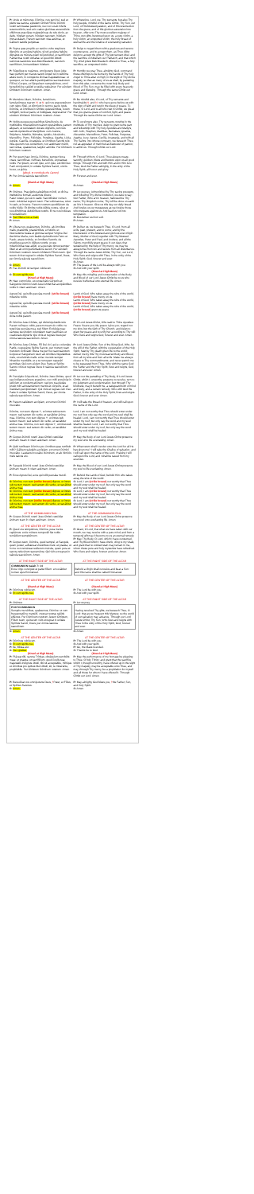| P: Unde et mémores, Dómine, nos servi tui, sed et plebs tua sancta, ejúsdem Christi Fílii tui Dómini nostri tam beátæ passiónis, nec non et ab ínferis resurrectiónis, sed et in cælos gloriósæ ascensiónis: offérimus præcláræ majestáti tuæ de tuis donis, ac datis, hóstiam puram, hóstiam sanctam, hóstiam immaculátam, Panem sanctum vitæ ætérnæ, et Cálicem salútis perpétuæ. | P: Wherefore, Lord, we, Thy servants, but also Thy holy people, mindful of the same Christ, Thy Son, our Lord, of His blessed passion, and of His resurrection from the grave, and of His glorious ascension into heaven, offer unto Thy most excellent majesty of Thine own gifts, bestowed upon us, a pure victim, a holy victim, an unspotted victim, the holy Bread of eternal life and the Chalice of everlasting salvation. |
| P: Supra quæ propítio ac seréno vultu respícere dignéris; et accépta habére, sícuti accépta habére dignátus es múnera púeri tui justi Abel, et sacrifícium Patriárchæ nostri Ábrahæ: et quod tibi óbtulit summus sacérdos tuus Melchísedech, sanctum sacrifícium, immaculátam hóstiam. | P: Deign to regard them with a gracious and serene countenance, and to accept them, as Thou didst deign to accept the gifts of Thy just servant Abel, and the sacrifice of Abraham our Patriarch, and that which Thy chief priest Melchisedech offered to Thee, a holy sacrifice, an unspotted victim. |
| P: Súpplices te rogámus, omnípotens Deus: jube hæc perférri per manus sancti Ángeli tui in sublíme altáre tuum, in conspéctu divínæ majestátis tuæ: ut quotquot, ex hac altáris participatióne sacrosánctum Fílii tui, Corpus, et Sánguinem sumpsérimus, omni benedictióne cælésti et grátia repleámur. Per eúndem Christum Dóminum nostrum. Amen. | P: Humbly we pray Thee, almighty God, command these offerings to be borne by the hands of Thy holy Angel to Thine altar on high, in the sight of Thy divine majesty, so that as many of us as shall, by partaking from this altar, consume the most holy Body and Blood of Thy Son, may be filled with every heavenly grace and blessing. Through the same Christ our Lord. Amen. |
| P: Meménto étiam, Dómine, famulórum, famularúmque tuarum N. et N. qui nos præcessérunt cum signo fídei, et dórmiunt in somno pacis. Ipsis, Dómine, et ómnibus in Christo quiescéntibus, locum refrigérii, lucis et pacis, ut indúlgeas, deprecámur. Per eúndem Christum Dóminum nostrum. Amen. | P: Be mindful also, O Lord, of Thy servants and handmaids N. and N. who have gone before us with the sign of faith and rest in the sleep of peace. To these, O Lord, and to all who rest in Christ, we plead that you grant a place of comfort, light, and peace. Through the same Christ our Lord. Amen. |
| P: Nobis quoque peccatóribus fámulis tuis, de multitúdine miseratiónum tuárum sperántibus, partem áliquam, et societátem donáre dignéris, cum tuis sanctis Apóstolis et Martýribus: cum Joánne, Stéphano, Matthía, Bárnaba, Ignátio, Alexándro, Marcellíno, Petro, Felicitáte, Perpétua, Ágatha, Lúcia, Agnéte, Cæcília, Anastásia, et ómnibus Sanctis tuis: intra quorum nos consórtium, non æstimátor mériti, sed véniæ, quǽsumus, largítor admítte. Per Christum Dóminum nostrum. | P: To us sinners also, Thy servants, trusting in the multitude of Thy mercies, deign to grant some part and fellowship with Thy holy Apostles and Martyrs, with John, Stephen, Matthias, Barnabas, Ignatius, Alexander, Marcellinus, Peter, Felicitas, Perpetua, Agatha, Lucy, Agnes, Cecilia, Anastasia, and with all Thy Saints, into whose company, we beseech Thee, not as appraiser of merit but as bestower of pardon, to admit us. Through Christ our Lord. |
| P: Per quem hæc ómnia, Dómine, semper bona creas, sanctíficas, vivíficas, benedícis, et præstas nobis. Per ipsum, et cum ipso, et in ipso, est tibi Deo Patri omnipoténti, in unitáte Spíritus Sancti, omnis honor, et glória. (aloud, to conclude the Canon) P: Per ómnia sǽcula sæculórum. | P: Through Whom, O Lord, Thou always create, sanctify, quicken, bless and bestow upon us all good things. Through Him and with Him and in Him is to Thee, God the Father almighty, in the unity of the Holy Spirit, all honor and glory. P: Forever and ever. |
| (Stand at High Mass) S: Amen. | (Stand at High Mass) S: Amen. |
| P: Orémus. Præcéptis salutáribus móniti, et divína institutióne formáti, audémus dícere: Pater noster, qui es in cælis: Sanctificétur nomen tuum: Advéniat regnum tuum: Fiat volúntas tua, sicut in cælo, et in terra. Panem nostrum quotidiánum da nobis hódie: Et dimítte nobis débita nostra, sicut et nos dimíttimus debitóribus nostris. Et ne nos indúcas in tentatiónem: S: Sed líbera nos a malo. P: Amen | P: Let us pray: Admonished by Thy saving precepts, and following Thy divine institution, we dare to say: Our Father, Who art in heaven, hallowed be Thy name; Thy kingdom come; Thy will be done on earth as it is in heaven. Give us this day our daily bread. And forgive us our trespasses as we forgive those who trespass against us. And lead us not into temptation. S: But deliver us from evil. P: Amen. |
| P: Líbera nos, quǽsumus, Dómine, ab ómnibus malis, prætéritis, præséntibus, et futúris: et intercedénte beáta et gloriósa semper Vírgine Dei Genitríce María, cum beátis Apóstolis tuis Petro et Paulo, atque Andréa, et ómnibus Sanctis, da propítius pacem in diébus nostris: ut ope misericórdiæ tuæ adjúti, et a peccáto simus semper líberi et ab omni perturbatióne secúri. Per eúndem Dóminum nostrum Jesum Christum Fílium tuum. Qui tecum vivit et regnat in unitáte Spíritus Sancti, Deus, per ómnia sǽcula sæculórum. S: Amen. P: Pax Dómini sit semper vobíscum. S: Et cum spíritu tuo. (Kneel at High Mass) P: Hæc commíxtio, et consecrátio Córporis et Sánguinis Dómini nostri Jesu Christi fiat accipiéntibus nobis in vitam ætérnam. Amen. | P: Deliver us, we beseech Thee, O Lord, from all evils, past, present, and to come; and by the intercession of the blessed and glorious ever-Virgin Mary, Mother of God, together with Thy blessed Apostles, Peter and Paul, and Andrew, and all the Saints, mercifully grant peace in our days, that sustained by the help of Thy mercy, we may be always free from sin and secure from all disturbance. Through the same Jesus Christ, Thy Son, our Lord, Who lives and reigns with Thee, in the unity of the Holy Spirit, God, forever and ever. S: Amen. P: The peace of the Lord be always with you. S: And with your spirit. (Kneel at High Mass) P: May this mingling and consecration of the Body and Blood of our Lord Jesus Christ be to us who receive it effectual unto eternal life. Amen. |
| Agnus Dei, qui tollis peccáta mundi: (strike breast) miserére nobis. Agnus Dei, qui tollis peccáta mundi: (strike breast) miserére nobis. Agnus Dei, qui tollis peccáta mundi: (strike breast) dona nobis pacem. | Lamb of God, Who takes away the sins of the world, (strike breast) have mercy on us. Lamb of God, Who takes away the sins of the world, (strike breast) have mercy on us. Lamb of God, Who takes away the sins of the world, (strike breast) grant us peace. |
| P: Dómine Jesu Christe, qui dixísti Apóstolis tuis: Pacem relínquo vobis, pacem meam do vobis: ne respícias peccáta mea, sed fidem Ecclésiæ tuæ: eámque secúndum voluntátem tuam pacificáre et coadunáre dignéris: Qui vivis et regnas Deus per ómnia sǽcula sæculórum. Amen. | P: O Lord Jesus Christ, Who said to Thine Apostles: Peace I leave you, My peace I give you; regard not my sins, but the faith of Thy Church, and deign to grant her peace and to unify her according to Thy will: Who lives and reigns God, forever and ever. Amen. |
| P: Dómine Jesu Christe, Fili Dei vivi, qui ex voluntáte Patris, cooperánte Spíritu Sancto, per mortem tuam mundum vivificásti: líbera me per hoc sacrosánctum Corpus et Sánguinem tuum ab ómnibus iniquitátibus meis, et univérsis malis: et fac me tuis semper inhærére mandátis, et a te numquam separári permíttas: Qui cum eódem Deo Patre et Spíritu Sancto vivis et regnas Deus in sǽcula sæculórum. Amen. | P: Lord Jesus Christ, Son of the living God, Who, by the will of the Father, with the cooperation of the Holy Spirit, hast by Thy death given life to the world; deliver me by this Thy most sacred Body and Blood, from all my sins and from all evils. Make me always cleave to Thy commandments, and never permit me to be separated from Thee, Who with the same God the Father and the Holy Spirit, lives and reigns, God, forever and ever. Amen. |
| P: Percéptio Córporis tui, Dómine Jesu Christe, quod ego indígnus súmere præsúmo, non mihi provéniat in judícium et condemnatiónem: sed pro tua pietáte prosit mihi ad tutaméntum mentis et córporis, et ad medélam percipiéndam: Qui vivis et regnas cum Deo Patre in unitáte Spíritus Sancti, Deus, per ómnia sǽcula sæculórum. Amen. | P: Let not the partaking of Thy Body, O Lord Jesus Christ, which I, unworthy, presume to receive, turn to my judgment and condemnation; but through Thy kindness, may it benefit me, a safeguard both of mind and body, and a certain remedy. Who with God the Father, in the unity of the Holy Spirit, lives and reigns God, forever and ever. Amen. |
| P: Panem cæléstem accípiam, et nomen Dómini invocábo. Dómine, non sum dignus ♱, ut intres sub tectum meum: sed tantum dic verbo, et sanábitur ánima mea. Dómine, non sum dignus ♱, ut intres sub tectum meum: sed tantum dic verbo, et sanábitur ánima mea. Dómine, non sum dignus ♱, ut intres sub tectum meum: sed tantum dic verbo, et sanábitur ánima mea. | P: I will take the Bread of heaven, and will call upon the name of the Lord. Lord, I am not worthy that Thou should enter under my roof; but only say the word and my soul shall be healed. Lord, I am not worthy that Thou should enter under my roof; but only say the word and my soul shall be healed. Lord, I am not worthy that Thou should enter under my roof; but only say the word and my soul shall be healed. |
| P: Corpus Dómini nostri Jesu Christi custódiat ánimam meam in vitam ætérnam. Amen. | P: May the Body of our Lord Jesus Christ preserve my soul unto life everlasting. Amen. |
| P: Quid retríbuam Dómino pro ómnibus quæ retríbuit mihi? Cálicem salutáris accípiam, et nomen Dómini invocábo. Laudans invocábo Dóminum, et ab inimícis meis salvus ero. | P: What return shall I render unto the Lord for all He has given me? I will take the Chalice of salvation, and I will call upon the name of the Lord. Praising I will call upon the Lord, and I shall be saved from my enemies. |
| P: Sanguis Dómini nostri Jesu Christi custódiat ánimam meam in vitam ætérnam. Amen. | P: May the Blood of our Lord Jesus Christ preserve my soul to life everlasting. Amen. |
| P: Ecce Agnus Dei, ecce qui tollit peccáta mundi. S: Dómine, non sum (strike breast) dignus, ut intres sub tectum meum: sed tantum dic verbo, et sanábitur ánima mea. S: Dómine, non sum (strike breast) dignus, ut intres sub tectum meum: sed tantum dic verbo, et sanábitur ánima mea. S: Dómine, non sum (strike breast) dignus, ut intres sub tectum meum: sed tantum dic verbo, et sanábitur ánima mea. | P: Behold the Lamb of God, behold Him who takes away the sins of the world. S: Lord, I am (strike breast) not worthy that Thou should enter under my roof; but only say the word and my soul shall be healed. S: Lord, I am (strike breast) not worthy that Thou should enter under my roof; but only say the word and my soul shall be healed. S: Lord, I am (strike breast) not worthy that Thou should enter under my roof; but only say the word and my soul shall be healed. |
| AT THE COMMUNION RAIL P: Corpus Dómini nostri Jesu Christi custódiat ánimam tuam in vitam ætérnam. Amen. | AT THE COMMUNION RAIL P: May the Body of our Lord Jesus Christ preserve your soul unto everlasting life. Amen. |
| AT THE CENTER OF THE ALTAR P: Quod ore súmpsimus, Dómine, pura mente capiámus: et de múnere temporáli fiat nobis remédium sempitérnum. P: Corpus tuum, Dómine, quod sumpsi, et Sanguis, quem potávi, adhǽreat viscéribus meis: et præsta; ut in me non remáneat scélerum mácula, quem pura et sancta refecérunt sacraménta: Qui vivis et regnas in sǽcula sæculórum. Amen. | AT THE CENTER OF THE ALTAR P: Grant, O Lord, that what we have taken with our mouth, we may receive with a pure mind; and from a temporal gift may it become to us an eternal remedy. P: May Thy Body, O Lord, which I have consumed, and Thy Blood which I have drunk, cling to my vitals; and grant that no wicked stain may remain in me, whom these pure and holy mysteries have refreshed. Who lives and reigns, forever and ever. Amen. |
| AT THE RIGHT SIDE OF THE ALTAR COMMUNION Isaiah 7: 14 Ecce virgo concípiet et páriet fílium: et vocábitur nomen ejus Emmánuel. | AT THE RIGHT SIDE OF THE ALTAR Behold a Virgin shall conceive and bear a Son: and His name shall be called Emmanuel. |
| AT THE CENTER OF THE ALTAR (Stand at High Mass) P: Dóminus vobíscum. S: Et cum spíritu tuo. | AT THE CENTER OF THE ALTAR (Stand at High Mass) P: The Lord be with you. S: And with your spirit. |
| AT THE RIGHT SIDE OF THE ALTAR P: Orémus. POSTCOMMUNION Sumptis munéribus, quǽsumus, Dómine: ut cum frequentatióne mystérii, crescat nostræ salútis efféctus. Per Dóminum nostrum Jesum Christum, Fílium tuum, qui tecum vivit et regnat in unitáte Spíritus Sancti, Deus, per ómnia sǽcula sæculórum. S: Amen. | AT THE RIGHT SIDE OF THE ALTAR P: Let us pray. Having received Thy gifts, we beseech Thee, O Lord: that as we frequent this Mystery, so the world of our salvation may advance. Through our Lord Jesus Christ, Thy Son, Who lives and reigns with Thee in the unity of the Holy Spirit, God, forever and ever. S: Amen. |
| AT THE CENTER OF THE ALTAR P: Dóminus vobíscum. S: Et cum spíritu tuo. P: Ite, Missa est. S: Deo grátias. (Kneel at High Mass) P: Pláceat tibi, sancta Trínitas, obséquium servitútis meæ: et præsta; ut sacrifícium, quod óculis tuæ majestátis indígnus óbtuli, tibi sit acceptábile, mihíque et ómnibus pro quibus illud óbtuli, sit, te miseránte, propitiábile. Per Christum Dóminum nostrum. Amen. | AT THE CENTER OF THE ALTAR P: The Lord be with you. S: And with your spirit. P: Go, the Mass is ended. S: Thanks be to God. (Kneel at High Mass) P: May the performance of my homage be pleasing to Thee, O holy Trinity: and grant that the sacrifice which I, though unworthy, have offered up in the sight of Thy majesty, may be acceptable unto Thee, and may, through Thy mercy, be a propitiation for myself and all those for whom I have offered it. Through Christ our Lord. Amen. |
| P: Benedícat vos omnípotens Deus, † Pater, et Fílius, et Spíritus Sanctus. S: Amen. | P: May almighty God bless you, † the Father, Son, and Holy Spirit. S: Amen. |